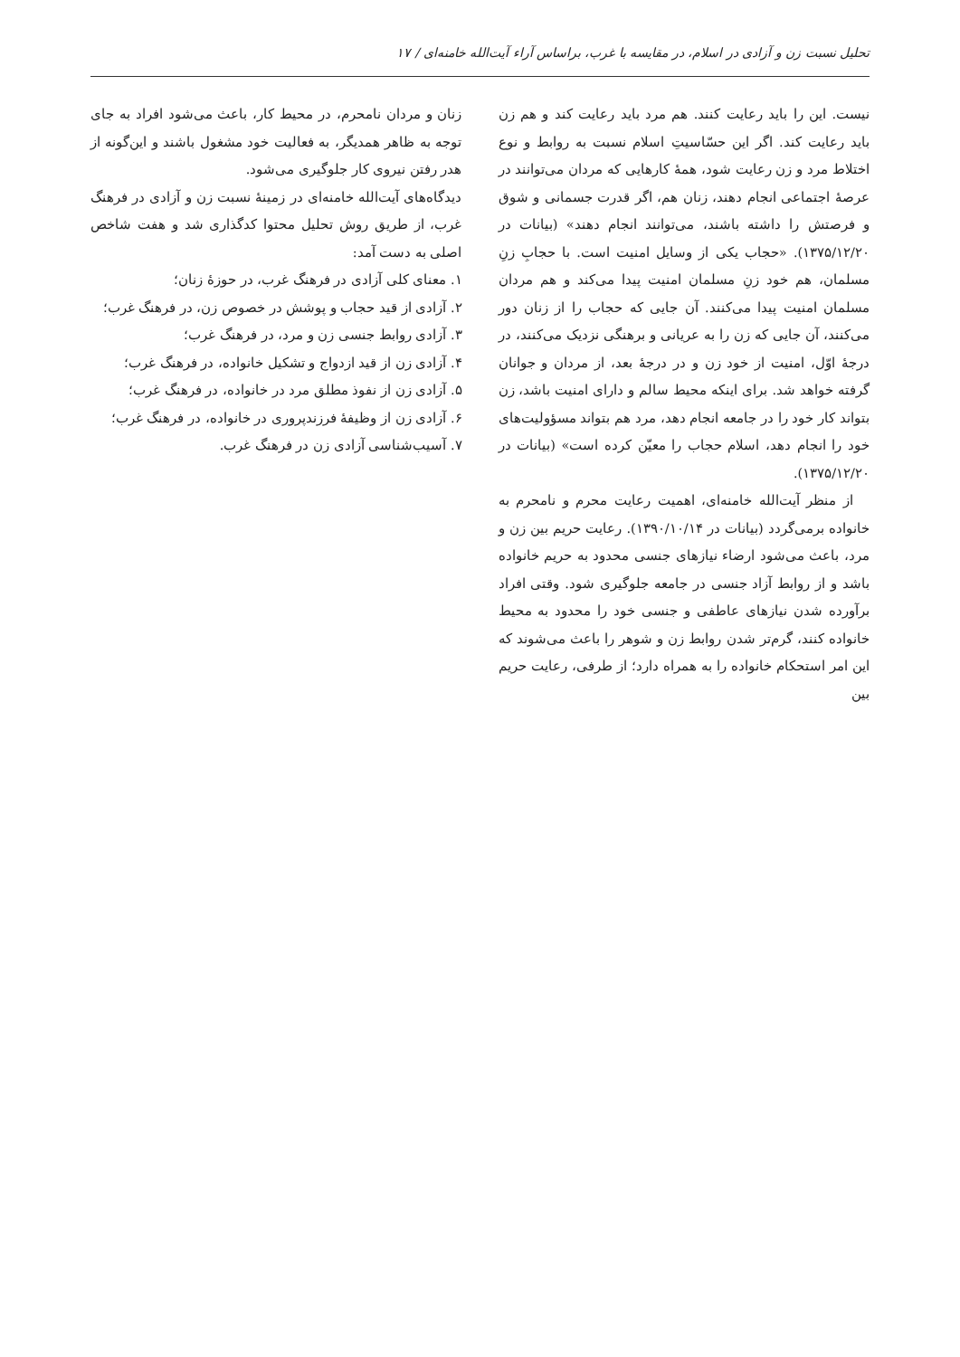تحلیل نسبت زن و آزادی در اسلام، در مقایسه با غرب، براساس آراء آیت‌الله خامنه‌ای / ۱۷
نیست. این را باید رعایت کنند. هم مرد باید رعایت کند و هم زن باید رعایت کند. اگر این حسّاسیتِ اسلام نسبت به روابط و نوع اختلاط مرد و زن رعایت شود، همهٔ کارهایی که مردان می‌توانند در عرصهٔ اجتماعی انجام دهند، زنان هم، اگر قدرت جسمانی و شوق و فرصتش را داشته باشند، می‌توانند انجام دهند» (بیانات در ۱۳۷۵/۱۲/۲۰). «حجاب یکی از وسایل امنیت است. با حجابِ زنِ مسلمان، هم خود زنِ مسلمان امنیت پیدا می‌کند و هم مردان مسلمان امنیت پیدا می‌کنند. آن جایی که حجاب را از زنان دور می‌کنند، آن جایی که زن را به عریانی و برهنگی نزدیک می‌کنند، در درجهٔ اوّل، امنیت از خود زن و در درجهٔ بعد، از مردان و جوانان گرفته خواهد شد. برای اینکه محیط سالم و دارای امنیت باشد، زن بتواند کار خود را در جامعه انجام دهد، مرد هم بتواند مسؤولیت‌های خود را انجام دهد، اسلام حجاب را معیّن کرده است» (بیانات در ۱۳۷۵/۱۲/۲۰).
از منظر آیت‌الله خامنه‌ای، اهمیت رعایت محرم و نامحرم به خانواده برمی‌گردد (بیانات در ۱۳۹۰/۱۰/۱۴). رعایت حریم بین زن و مرد، باعث می‌شود ارضاء نیازهای جنسی محدود به حریم خانواده باشد و از روابط آزاد جنسی در جامعه جلوگیری شود. وقتی افراد برآورده شدن نیازهای عاطفی و جنسی خود را محدود به محیط خانواده کنند، گرم‌تر شدن روابط زن و شوهر را باعث می‌شوند که این امر استحکام خانواده را به همراه دارد؛ از طرفی، رعایت حریم بین
زنان و مردان نامحرم، در محیط کار، باعث می‌شود افراد به جای توجه به ظاهر همدیگر، به فعالیت خود مشغول باشند و این‌گونه از هدر رفتن نیروی کار جلوگیری می‌شود.
دیدگاه‌های آیت‌الله خامنه‌ای در زمینهٔ نسبت زن و آزادی در فرهنگ غرب، از طریق روش تحلیل محتوا کدگذاری شد و هفت شاخص اصلی به دست آمد:
۱. معنای کلی آزادی در فرهنگ غرب، در حوزهٔ زنان؛
۲. آزادی از قید حجاب و پوشش در خصوص زن، در فرهنگ غرب؛
۳. آزادی روابط جنسی زن و مرد، در فرهنگ غرب؛
۴. آزادی زن از قید ازدواج و تشکیل خانواده، در فرهنگ غرب؛
۵. آزادی زن از نفوذ مطلق مرد در خانواده، در فرهنگ غرب؛
۶. آزادی زن از وظیفهٔ فرزندپروری در خانواده، در فرهنگ غرب؛
۷. آسیب‌شناسی آزادی زن در فرهنگ غرب.